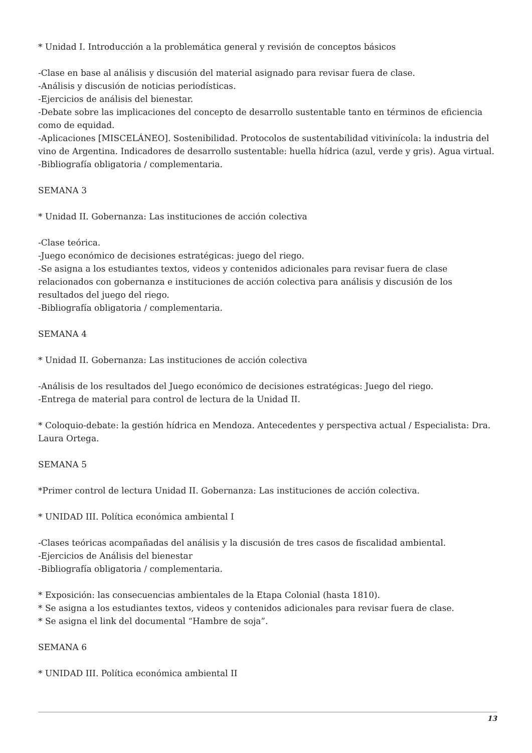* Unidad I. Introducción a la problemática general y revisión de conceptos básicos
-Clase en base al análisis y discusión del material asignado para revisar fuera de clase.
-Análisis y discusión de noticias periodísticas.
-Ejercicios de análisis del bienestar.
-Debate sobre las implicaciones del concepto de desarrollo sustentable tanto en términos de eficiencia como de equidad.
-Aplicaciones [MISCELÁNEO]. Sostenibilidad. Protocolos de sustentabilidad vitivinícola: la industria del vino de Argentina. Indicadores de desarrollo sustentable: huella hídrica (azul, verde y gris). Agua virtual.
-Bibliografía obligatoria / complementaria.
SEMANA 3
* Unidad II. Gobernanza: Las instituciones de acción colectiva
-Clase teórica.
-Juego económico de decisiones estratégicas: juego del riego.
-Se asigna a los estudiantes textos, videos y contenidos adicionales para revisar fuera de clase relacionados con gobernanza e instituciones de acción colectiva para análisis y discusión de los resultados del juego del riego.
-Bibliografía obligatoria / complementaria.
SEMANA 4
* Unidad II. Gobernanza: Las instituciones de acción colectiva
-Análisis de los resultados del Juego económico de decisiones estratégicas: Juego del riego.
-Entrega de material para control de lectura de la Unidad II.
* Coloquio-debate: la gestión hídrica en Mendoza. Antecedentes y perspectiva actual / Especialista: Dra. Laura Ortega.
SEMANA 5
*Primer control de lectura Unidad II. Gobernanza: Las instituciones de acción colectiva.
* UNIDAD III. Política económica ambiental I
-Clases teóricas acompañadas del análisis y la discusión de tres casos de fiscalidad ambiental.
-Ejercicios de Análisis del bienestar
-Bibliografía obligatoria / complementaria.
* Exposición: las consecuencias ambientales de la Etapa Colonial (hasta 1810).
* Se asigna a los estudiantes textos, videos y contenidos adicionales para revisar fuera de clase.
* Se asigna el link del documental “Hambre de soja”.
SEMANA 6
* UNIDAD III. Política económica ambiental II
13